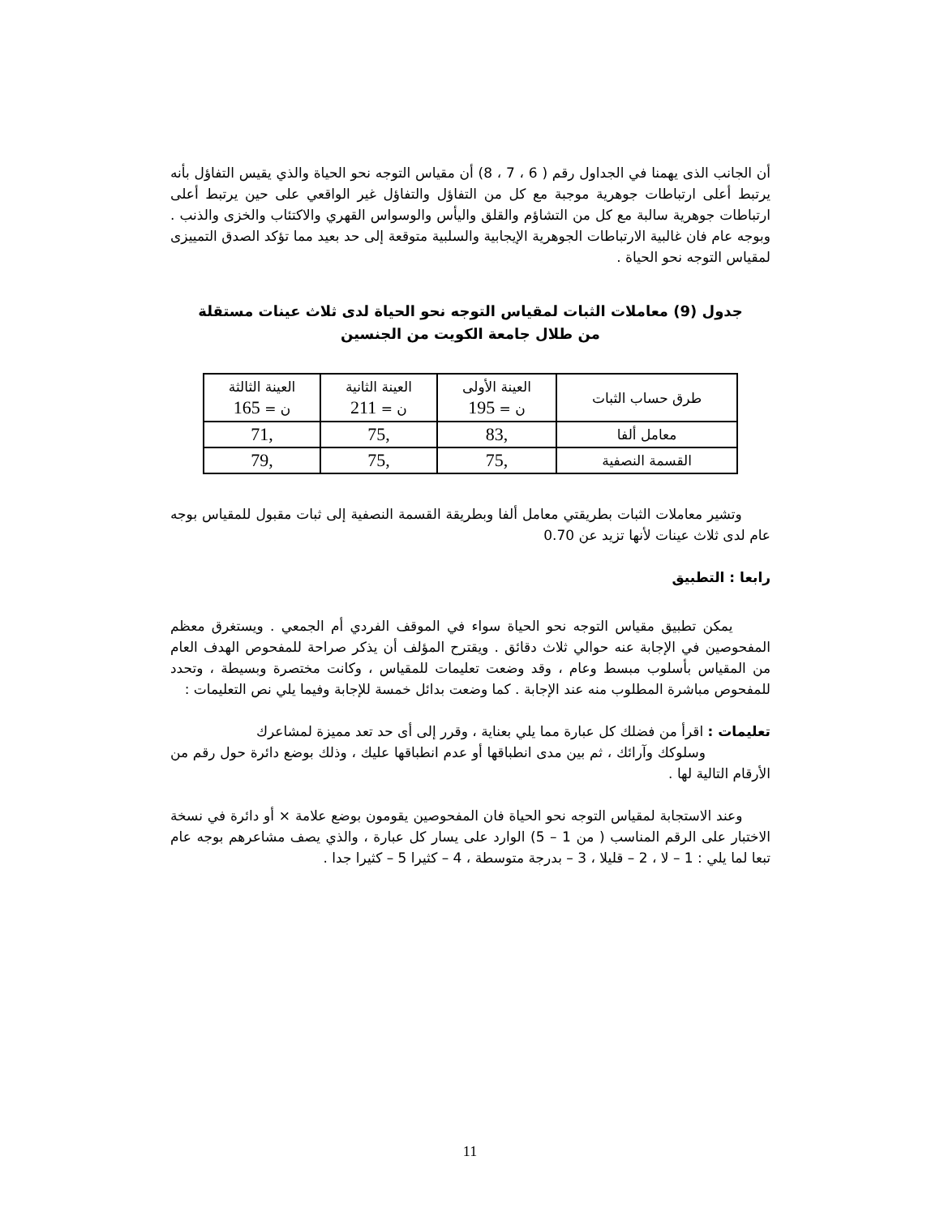أن الجانب الذى يهمنا في الجداول رقم ( 6 ، 7 ، 8) أن مقياس التوجه نحو الحياة والذي يقيس التفاؤل بأنه يرتبط أعلى ارتباطات جوهرية موجبة مع كل من التفاؤل والتفاؤل غير الواقعي على حين يرتبط أعلى ارتباطات جوهرية سالبة مع كل من التشاؤم والقلق واليأس والوسواس القهري والاكتئاب والخزى والذنب . وبوجه عام فان غالبية الارتباطات الجوهرية الإيجابية والسلبية متوقعة إلى حد بعيد مما تؤكد الصدق التمييزى لمقياس التوجه نحو الحياة .
جدول (9) معاملات الثبات لمقياس التوجه نحو الحياة لدى ثلاث عينات مستقلة
من طلال جامعة الكويت من الجنسين
| طرق حساب الثبات | العينة الأولى ن = 195 | العينة الثانية ن = 211 | العينة الثالثة ن = 165 |
| --- | --- | --- | --- |
| معامل ألفا | ,83 | ,75 | ,71 |
| القسمة النصفية | ,75 | ,75 | ,79 |
وتشير معاملات الثبات بطريقتي معامل ألفا وبطريقة القسمة النصفية إلى ثبات مقبول للمقياس بوجه عام لدى ثلاث عينات لأنها تزيد عن 0.70
رابعا : التطبيق
يمكن تطبيق مقياس التوجه نحو الحياة سواء في الموقف الفردي أم الجمعي . ويستغرق معظم المفحوصين في الإجابة عنه حوالي ثلاث دقائق . ويقترح المؤلف أن يذكر صراحة للمفحوص الهدف العام من المقياس بأسلوب مبسط وعام ، وقد وضعت تعليمات للمقياس ، وكانت مختصرة وبسيطة ، وتحدد للمفحوص مباشرة المطلوب منه عند الإجابة . كما وضعت بدائل خمسة للإجابة وفيما يلي نص التعليمات :
تعليمات : اقرأ من فضلك كل عبارة مما يلي بعناية ، وقرر إلى أى حد تعد مميزة لمشاعرك
وسلوكك وآرائك ، ثم بين مدى انطباقها أو عدم انطباقها عليك ، وذلك بوضع دائرة حول رقم من الأرقام التالية لها .
وعند الاستجابة لمقياس التوجه نحو الحياة فان المفحوصين يقومون بوضع علامة × أو دائرة في نسخة الاختبار على الرقم المناسب ( من 1 – 5) الوارد على يسار كل عبارة ، والذي يصف مشاعرهم بوجه عام تبعا لما يلي : 1 – لا ، 2 – قليلا ، 3 – بدرجة متوسطة ، 4 – كثيرا 5 – كثيرا جدا .
11